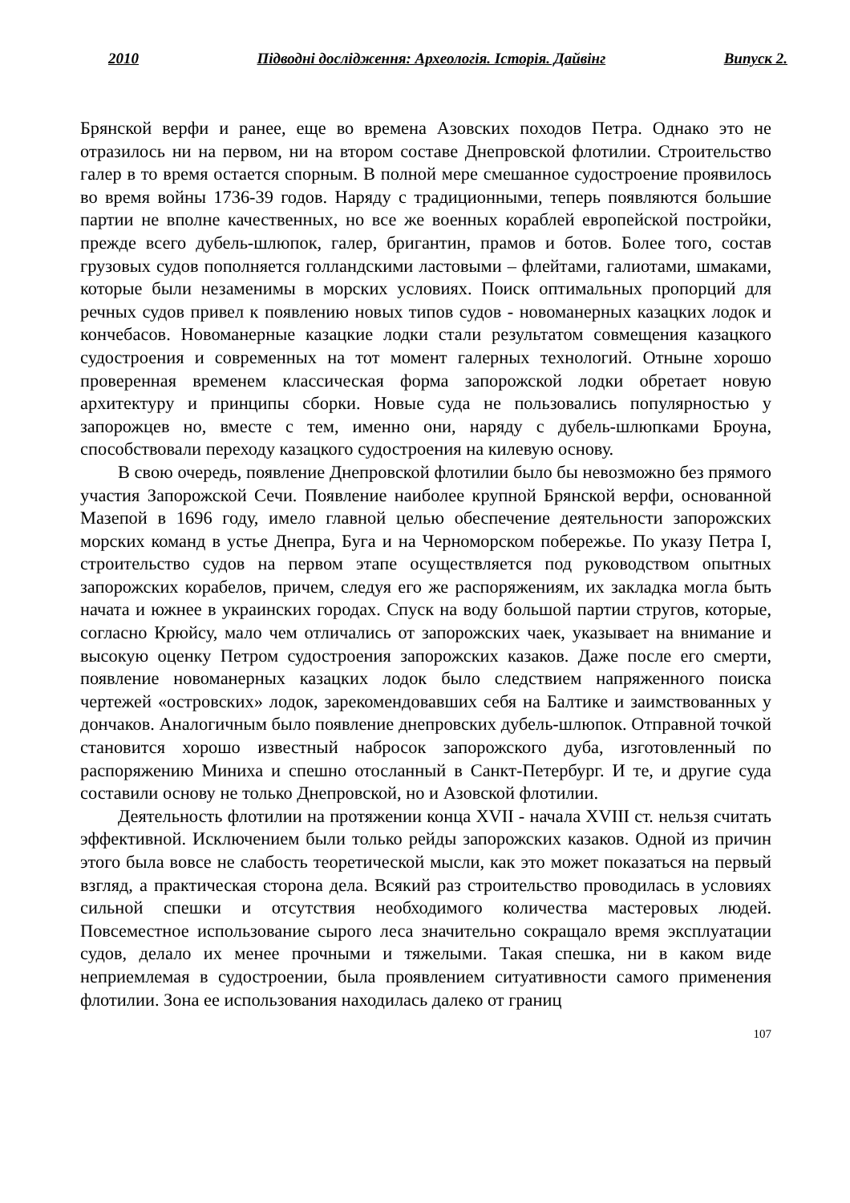2010 Підводні дослідження: Археологія. Історія. Дайвінг Випуск 2.
Брянской верфи и ранее, еще во времена Азовских походов Петра. Однако это не отразилось ни на первом, ни на втором составе Днепровской флотилии. Строительство галер в то время остается спорным. В полной мере смешанное судостроение проявилось во время войны 1736-39 годов. Наряду с традиционными, теперь появляются большие партии не вполне качественных, но все же военных кораблей европейской постройки, прежде всего дубель-шлюпок, галер, бригантин, прамов и ботов. Более того, состав грузовых судов пополняется голландскими ластовыми – флейтами, галиотами, шмаками, которые были незаменимы в морских условиях. Поиск оптимальных пропорций для речных судов привел к появлению новых типов судов - новоманерных казацких лодок и кончебасов. Новоманерные казацкие лодки стали результатом совмещения казацкого судостроения и современных на тот момент галерных технологий. Отныне хорошо проверенная временем классическая форма запорожской лодки обретает новую архитектуру и принципы сборки. Новые суда не пользовались популярностью у запорожцев но, вместе с тем, именно они, наряду с дубель-шлюпками Броуна, способствовали переходу казацкого судостроения на килевую основу.
В свою очередь, появление Днепровской флотилии было бы невозможно без прямого участия Запорожской Сечи. Появление наиболее крупной Брянской верфи, основанной Мазепой в 1696 году, имело главной целью обеспечение деятельности запорожских морских команд в устье Днепра, Буга и на Черноморском побережье. По указу Петра I, строительство судов на первом этапе осуществляется под руководством опытных запорожских корабелов, причем, следуя его же распоряжениям, их закладка могла быть начата и южнее в украинских городах. Спуск на воду большой партии стругов, которые, согласно Крюйсу, мало чем отличались от запорожских чаек, указывает на внимание и высокую оценку Петром судостроения запорожских казаков. Даже после его смерти, появление новоманерных казацких лодок было следствием напряженного поиска чертежей «островских» лодок, зарекомендовавших себя на Балтике и заимствованных у дончаков. Аналогичным было появление днепровских дубель-шлюпок. Отправной точкой становится хорошо известный набросок запорожского дуба, изготовленный по распоряжению Миниха и спешно отосланный в Санкт-Петербург. И те, и другие суда составили основу не только Днепровской, но и Азовской флотилии.
Деятельность флотилии на протяжении конца XVII - начала XVIII ст. нельзя считать эффективной. Исключением были только рейды запорожских казаков. Одной из причин этого была вовсе не слабость теоретической мысли, как это может показаться на первый взгляд, а практическая сторона дела. Всякий раз строительство проводилась в условиях сильной спешки и отсутствия необходимого количества мастеровых людей. Повсеместное использование сырого леса значительно сокращало время эксплуатации судов, делало их менее прочными и тяжелыми. Такая спешка, ни в каком виде неприемлемая в судостроении, была проявлением ситуативности самого применения флотилии. Зона ее использования находилась далеко от границ
107